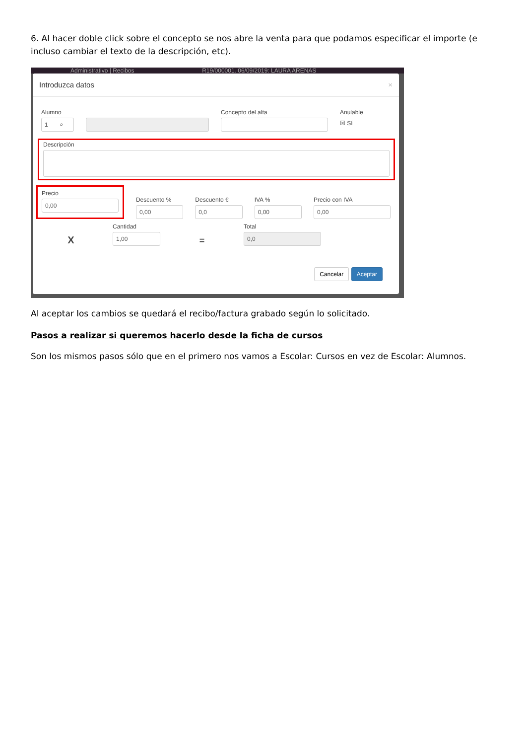6. Al hacer doble click sobre el concepto se nos abre la venta para que podamos especificar el importe (e incluso cambiar el texto de la descripción, etc).
Administrativo | Recibos R19/000001. 06/09/2019: LAURA ARENAS
Introduzca datos ×
Alumno
1 ⌕
Concepto del alta Anulable
☒ Sí
Descripción
Precio
0,00
Descuento %
0,00
Descuento €
0,0
IVA %
0,00
Precio con IVA
0,00
X
Cantidad
1,00
=
Total
0,0
Cancelar Aceptar
Al aceptar los cambios se quedará el recibo/factura grabado según lo solicitado.
Pasos a realizar si queremos hacerlo desde la ficha de cursos
Son los mismos pasos sólo que en el primero nos vamos a Escolar: Cursos en vez de Escolar: Alumnos.